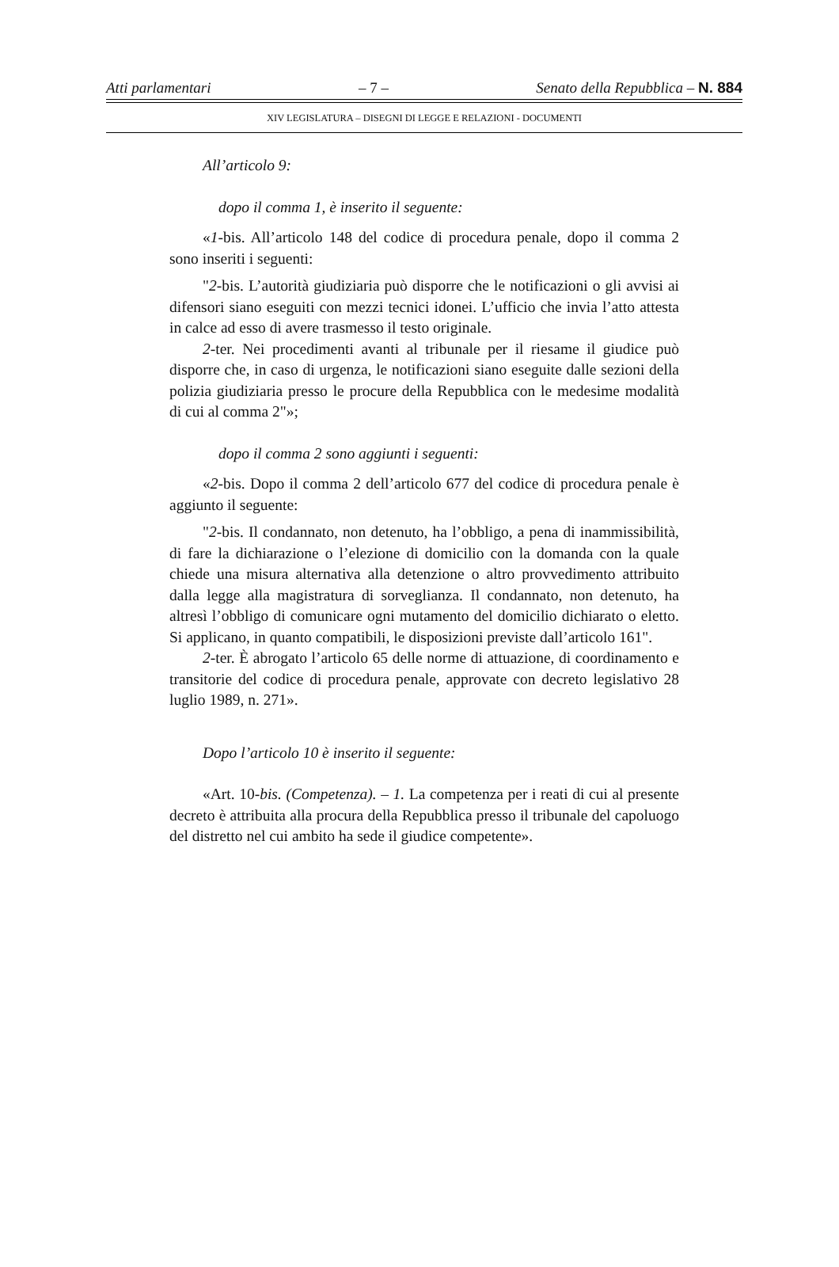Atti parlamentari – 7 – Senato della Repubblica – N. 884
XIV LEGISLATURA – DISEGNI DI LEGGE E RELAZIONI - DOCUMENTI
All’articolo 9:
dopo il comma 1, è inserito il seguente:
«1-bis. All’articolo 148 del codice di procedura penale, dopo il comma 2 sono inseriti i seguenti:
"2-bis. L’autorità giudiziaria può disporre che le notificazioni o gli avvisi ai difensori siano eseguiti con mezzi tecnici idonei. L’ufficio che invia l’atto attesta in calce ad esso di avere trasmesso il testo originale.
2-ter. Nei procedimenti avanti al tribunale per il riesame il giudice può disporre che, in caso di urgenza, le notificazioni siano eseguite dalle sezioni della polizia giudiziaria presso le procure della Repubblica con le medesime modalità di cui al comma 2"»;
dopo il comma 2 sono aggiunti i seguenti:
«2-bis. Dopo il comma 2 dell’articolo 677 del codice di procedura penale è aggiunto il seguente:
"2-bis. Il condannato, non detenuto, ha l’obbligo, a pena di inammissibilità, di fare la dichiarazione o l’elezione di domicilio con la domanda con la quale chiede una misura alternativa alla detenzione o altro provvedimento attribuito dalla legge alla magistratura di sorveglianza. Il condannato, non detenuto, ha altresì l’obbligo di comunicare ogni mutamento del domicilio dichiarato o eletto. Si applicano, in quanto compatibili, le disposizioni previste dall’articolo 161".
2-ter. È abrogato l’articolo 65 delle norme di attuazione, di coordinamento e transitorie del codice di procedura penale, approvate con decreto legislativo 28 luglio 1989, n. 271».
Dopo l’articolo 10 è inserito il seguente:
«Art. 10-bis. (Competenza). – 1. La competenza per i reati di cui al presente decreto è attribuita alla procura della Repubblica presso il tribunale del capoluogo del distretto nel cui ambito ha sede il giudice competente».